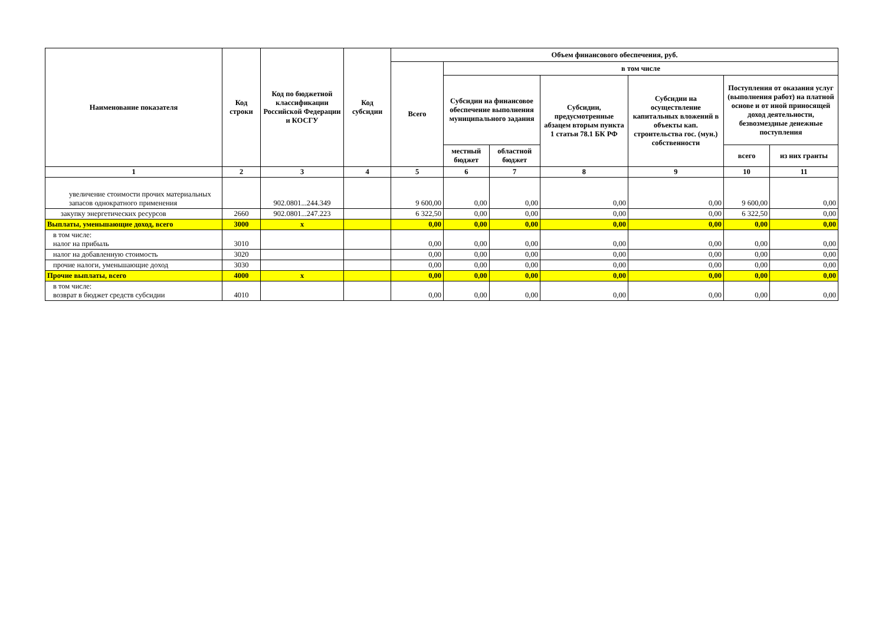| Наименование показателя | Код строки | Код по бюджетной классификации Российской Федерации и КОСГУ | Код субсидии | Объем финансового обеспечения, руб. | | | | | | |
| --- | --- | --- | --- | --- | --- | --- | --- | --- | --- | --- |
| | | | | Всего | в том числе | | | | | |
| | | | | | Субсидии на финансовое обеспечение выполнения муниципального задания | | Субсидии, предусмотренные абзацем вторым пункта 1 статьи 78.1 БК РФ | Субсидии на осуществление капитальных вложений в объекты кап. строительства гос. (мун.) собственности | Поступления от оказания услуг (выполнения работ) на платной основе и от иной приносящей доход деятельности, безвозмездные денежные поступления | |
| | | | | | местный бюджет | областной бюджет | | | всего | из них гранты |
| 1 | 2 | 3 | 4 | 5 | 6 | 7 | 8 | 9 | 10 | 11 |
| увеличение стоимости прочих материальных запасов однократного применения | | 902.0801...244.349 | | 9 600,00 | 0,00 | 0,00 | 0,00 | 0,00 | 9 600,00 | 0,00 |
| закупку энергетических ресурсов | 2660 | 902.0801...247.223 | | 6 322,50 | 0,00 | 0,00 | 0,00 | 0,00 | 6 322,50 | 0,00 |
| Выплаты, уменьшающие доход, всего | 3000 | x | | 0,00 | 0,00 | 0,00 | 0,00 | 0,00 | 0,00 | 0,00 |
| в том числе: налог на прибыль | 3010 | | | 0,00 | 0,00 | 0,00 | 0,00 | 0,00 | 0,00 | 0,00 |
| налог на добавленную стоимость | 3020 | | | 0,00 | 0,00 | 0,00 | 0,00 | 0,00 | 0,00 | 0,00 |
| прочие налоги, уменьшающие доход | 3030 | | | 0,00 | 0,00 | 0,00 | 0,00 | 0,00 | 0,00 | 0,00 |
| Прочие выплаты, всего | 4000 | x | | 0,00 | 0,00 | 0,00 | 0,00 | 0,00 | 0,00 | 0,00 |
| в том числе: возврат в бюджет средств субсидии | 4010 | | | 0,00 | 0,00 | 0,00 | 0,00 | 0,00 | 0,00 | 0,00 |